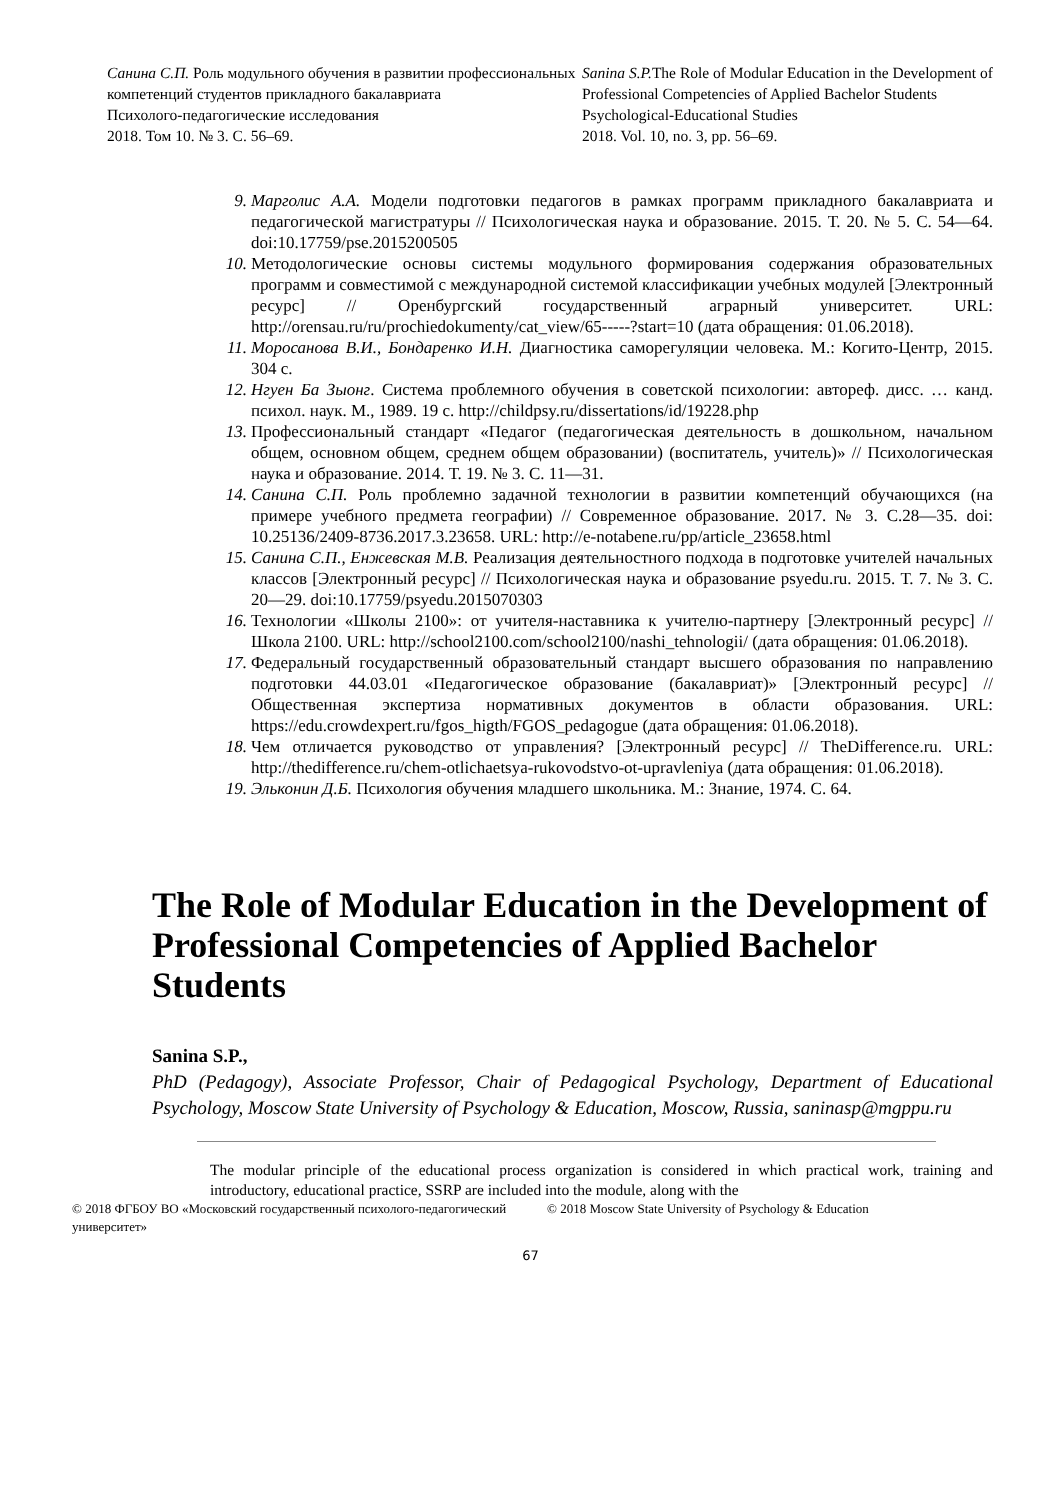Санина С.П. Роль модульного обучения в развитии профессиональных компетенций студентов прикладного бакалавриата
Психолого-педагогические исследования
2018. Том 10. № 3. С. 56–69.
Sanina S.P. The Role of Modular Education in the Development of Professional Competencies of Applied Bachelor Students
Psychological-Educational Studies
2018. Vol. 10, no. 3, pp. 56–69.
9. Марголис А.А. Модели подготовки педагогов в рамках программ прикладного бакалавриата и педагогической магистратуры // Психологическая наука и образование. 2015. Т. 20. № 5. С. 54—64. doi:10.17759/pse.2015200505
10. Методологические основы системы модульного формирования содержания образовательных программ и совместимой с международной системой классификации учебных модулей [Электронный ресурс] // Оренбургский государственный аграрный университет. URL: http://orensau.ru/ru/prochiedokumenty/cat_view/65-----?start=10 (дата обращения: 01.06.2018).
11. Моросанова В.И., Бондаренко И.Н. Диагностика саморегуляции человека. М.: Когито-Центр, 2015. 304 с.
12. Нгуен Ба Зыонг. Система проблемного обучения в советской психологии: автореф. дисс. … канд. психол. наук. М., 1989. 19 с. http://childpsy.ru/dissertations/id/19228.php
13. Профессиональный стандарт «Педагог (педагогическая деятельность в дошкольном, начальном общем, основном общем, среднем общем образовании) (воспитатель, учитель)» // Психологическая наука и образование. 2014. Т. 19. № 3. С. 11—31.
14. Санина С.П. Роль проблемно задачной технологии в развитии компетенций обучающихся (на примере учебного предмета географии) // Современное образование. 2017. № 3. С.28—35. doi: 10.25136/2409-8736.2017.3.23658. URL: http://e-notabene.ru/pp/article_23658.html
15. Санина С.П., Енжевская М.В. Реализация деятельностного подхода в подготовке учителей начальных классов [Электронный ресурс] // Психологическая наука и образование psyedu.ru. 2015. Т. 7. № 3. С. 20—29. doi:10.17759/psyedu.2015070303
16. Технологии «Школы 2100»: от учителя-наставника к учителю-партнеру [Электронный ресурс] // Школа 2100. URL: http://school2100.com/school2100/nashi_tehnologii/ (дата обращения: 01.06.2018).
17. Федеральный государственный образовательный стандарт высшего образования по направлению подготовки 44.03.01 «Педагогическое образование (бакалавриат)» [Электронный ресурс] // Общественная экспертиза нормативных документов в области образования. URL: https://edu.crowdexpert.ru/fgos_higth/FGOS_pedagogue (дата обращения: 01.06.2018).
18. Чем отличается руководство от управления? [Электронный ресурс] // TheDifference.ru. URL: http://thedifference.ru/chem-otlichaetsya-rukovodstvo-ot-upravleniya (дата обращения: 01.06.2018).
19. Эльконин Д.Б. Психология обучения младшего школьника. М.: Знание, 1974. С. 64.
The Role of Modular Education in the Development of Professional Competencies of Applied Bachelor Students
Sanina S.P.,
PhD (Pedagogy), Associate Professor, Chair of Pedagogical Psychology, Department of Educational Psychology, Moscow State University of Psychology & Education, Moscow, Russia, saninasp@mgppu.ru
The modular principle of the educational process organization is considered in which practical work, training and introductory, educational practice, SSRP are included into the module, along with the
© 2018 ФГБОУ ВО «Московский государственный психолого-педагогический университет»
© 2018 Moscow State University of Psychology & Education
67